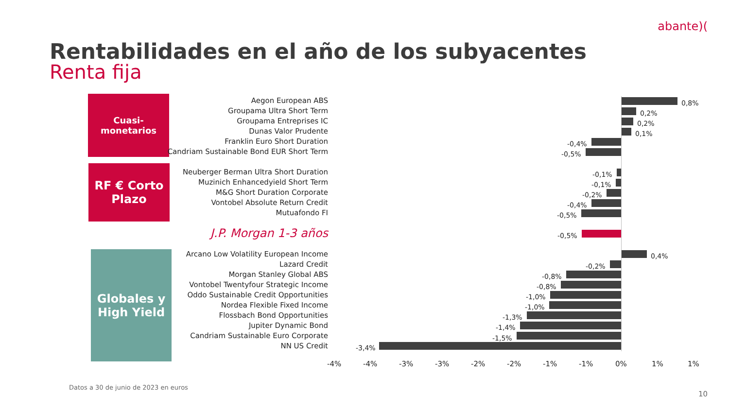abante)(
Rentabilidades en el año de los subyacentes
Renta fija
Cuasi-monetarios
RF € Corto
Plazo
Globales y
High Yield
Aegon European ABS 0,8%
Groupama Ultra Short Term 0,2%
Groupama Entreprises IC 0,2%
Dunas Valor Prudente 0,1%
Franklin Euro Short Duration -0,4%
Candriam Sustainable Bond EUR Short Term
-0,5%
Neuberger Berman Ultra Short Duration -0,1%
Muzinich Enhancedyield Short Term -0,1%
M&G Short Duration Corporate -0,2%
Vontobel Absolute Return Credit -0,4%
Mutuafondo FI -0,5%
J.P. Morgan 1-3 años -0,5%
Arcano Low Volatility European Income 0,4%
Lazard Credit -0,2%
Morgan Stanley Global ABS -0,8%
Vontobel Twentyfour Strategic Income -0,8%
Oddo Sustainable Credit Opportunities -1,0%
Nordea Flexible Fixed Income -1,0%
Flossbach Bond Opportunities -1,3%
Jupiter Dynamic Bond -1,4%
Candriam Sustainable Euro Corporate -1,5%
NN US Credit -3,4%
-4% -4% -3% -3% -2% -2% -1% -1% 0% 1% 1%
Datos a 30 de junio de 2023 en euros
10